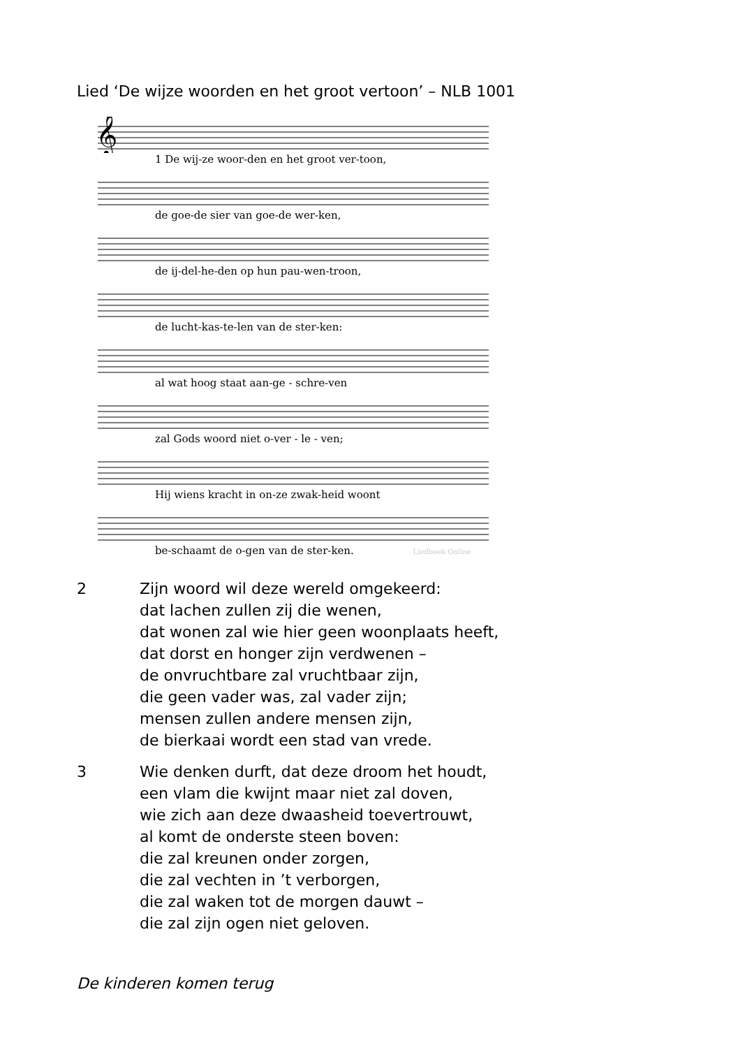Lied ‘De wijze woorden en het groot vertoon’ – NLB 1001
𝄞
1 De wij-ze woor-den en het groot ver-toon,
de goe-de sier van goe-de wer-ken,
de ij-del-he-den op hun pau-wen-troon,
de lucht-kas-te-len van de ster-ken:
al wat hoog staat aan-ge - schre-ven
zal Gods woord niet o-ver - le - ven;
Hij wiens kracht in on-ze zwak-heid woont
be-schaamt de o-gen van de ster-ken. Liedboek Online
2 Zijn woord wil deze wereld omgekeerd:
dat lachen zullen zij die wenen,
dat wonen zal wie hier geen woonplaats heeft,
dat dorst en honger zijn verdwenen –
de onvruchtbare zal vruchtbaar zijn,
die geen vader was, zal vader zijn;
mensen zullen andere mensen zijn,
de bierkaai wordt een stad van vrede.
3 Wie denken durft, dat deze droom het houdt,
een vlam die kwijnt maar niet zal doven,
wie zich aan deze dwaasheid toevertrouwt,
al komt de onderste steen boven:
die zal kreunen onder zorgen,
die zal vechten in ’t verborgen,
die zal waken tot de morgen dauwt –
die zal zijn ogen niet geloven.
De kinderen komen terug